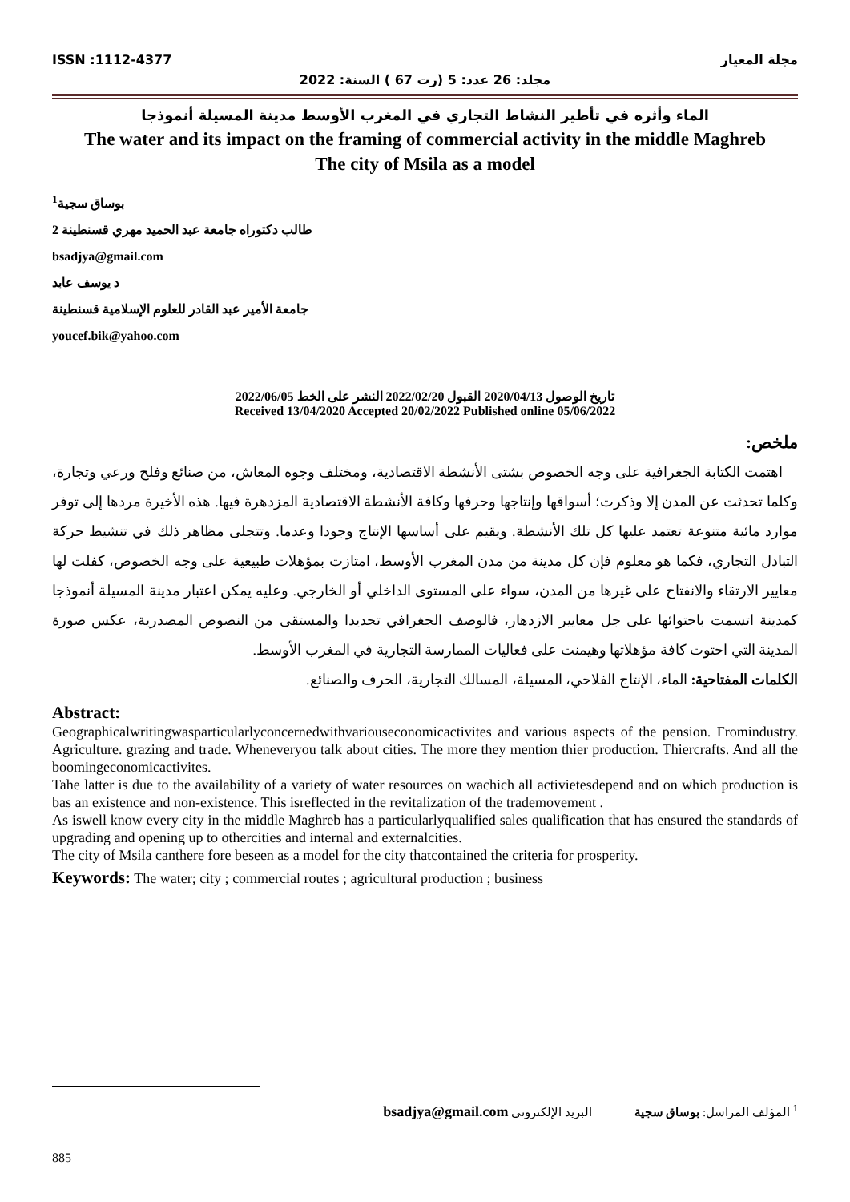ISSN :1112-4377 مجلة المعيار
مجلد: 26 عدد: 5 (رت 67 ) السنة: 2022
الماء وأثره في تأطير النشاط التجاري في المغرب الأوسط مدينة المسيلة أنموذجا
The water and its impact on the framing of commercial activity in the middle Maghreb
The city of Msila as a model
بوساق سجية<sup>1</sup>
طالب دكتوراه جامعة عبد الحميد مهري قسنطينة 2
bsadjya@gmail.com
د يوسف عابد
جامعة الأمير عبد القادر للعلوم الإسلامية قسنطينة
youcef.bik@yahoo.com
تاريخ الوصول 2020/04/13 القبول 2022/02/20 النشر على الخط 2022/06/05
Received 13/04/2020 Accepted 20/02/2022 Published online 05/06/2022
ملخص:
اهتمت الكتابة الجغرافية على وجه الخصوص بشتى الأنشطة الاقتصادية، ومختلف وجوه المعاش، من صنائع وفلح ورعي وتجارة، وكلما تحدثت عن المدن إلا وذكرت؛ أسواقها وإنتاجها وحرفها وكافة الأنشطة الاقتصادية المزدهرة فيها. هذه الأخيرة مردها إلى توفر موارد مائية متنوعة تعتمد عليها كل تلك الأنشطة. ويقيم على أساسها الإنتاج وجودا وعدما. وتتجلى مظاهر ذلك في تنشيط حركة التبادل التجاري، فكما هو معلوم فإن كل مدينة من مدن المغرب الأوسط، امتازت بمؤهلات طبيعية على وجه الخصوص، كفلت لها معايير الارتقاء والانفتاح على غيرها من المدن، سواء على المستوى الداخلي أو الخارجي. وعليه يمكن اعتبار مدينة المسيلة أنموذجا كمدينة اتسمت باحتوائها على جل معايير الازدهار، فالوصف الجغرافي تحديدا والمستقى من النصوص المصدرية، عكس صورة المدينة التي احتوت كافة مؤهلاتها وهيمنت على فعاليات الممارسة التجارية في المغرب الأوسط.
الكلمات المفتاحية: الماء، الإنتاج الفلاحي، المسيلة، المسالك التجارية، الحرف والصنائع.
Abstract:
Geographicalwritingwasparticularlyconcernedwithvariouseconomicactivites and various aspects of the pension. Fromindustry. Agriculture. grazing and trade. Wheneveryou talk about cities. The more they mention thier production. Thiercrafts. And all the boomingeconomicactivites.
Tahe latter is due to the availability of a variety of water resources on wachich all activietesdepend and on which production is bas an existence and non-existence. This isreflected in the revitalization of the trademovement .
As iswell know every city in the middle Maghreb has a particularlyqualified sales qualification that has ensured the standards of upgrading and opening up to othercities and internal and externalcities.
The city of Msila canthere fore beseen as a model for the city thatcontained the criteria for prosperity.
Keywords: The water; city ; commercial routes ; agricultural production ; business
<sup>1</sup> المؤلف المراسل: بوساق سجية البريد الإلكتروني bsadjya@gmail.com
885